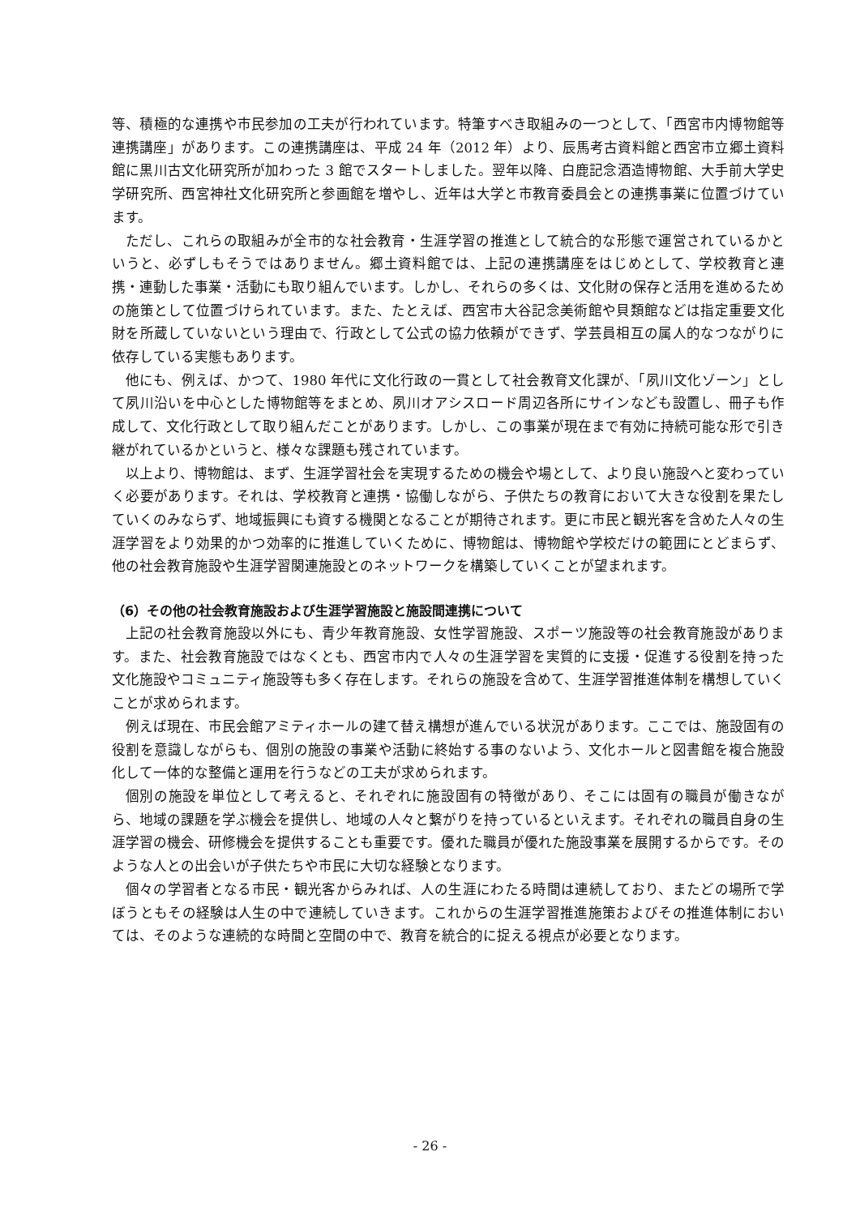等、積極的な連携や市民参加の工夫が行われています。特筆すべき取組みの一つとして、「西宮市内博物館等連携講座」があります。この連携講座は、平成 24 年（2012 年）より、辰馬考古資料館と西宮市立郷土資料館に黒川古文化研究所が加わった 3 館でスタートしました。翌年以降、白鹿記念酒造博物館、大手前大学史学研究所、西宮神社文化研究所と参画館を増やし、近年は大学と市教育委員会との連携事業に位置づけています。
ただし、これらの取組みが全市的な社会教育・生涯学習の推進として統合的な形態で運営されているかというと、必ずしもそうではありません。郷土資料館では、上記の連携講座をはじめとして、学校教育と連携・連動した事業・活動にも取り組んでいます。しかし、それらの多くは、文化財の保存と活用を進めるための施策として位置づけられています。また、たとえば、西宮市大谷記念美術館や貝類館などは指定重要文化財を所蔵していないという理由で、行政として公式の協力依頼ができず、学芸員相互の属人的なつながりに依存している実態もあります。
他にも、例えば、かつて、1980 年代に文化行政の一貫として社会教育文化課が、「夙川文化ゾーン」として夙川沿いを中心とした博物館等をまとめ、夙川オアシスロード周辺各所にサインなども設置し、冊子も作成して、文化行政として取り組んだことがあります。しかし、この事業が現在まで有効に持続可能な形で引き継がれているかというと、様々な課題も残されています。
以上より、博物館は、まず、生涯学習社会を実現するための機会や場として、より良い施設へと変わっていく必要があります。それは、学校教育と連携・協働しながら、子供たちの教育において大きな役割を果たしていくのみならず、地域振興にも資する機関となることが期待されます。更に市民と観光客を含めた人々の生涯学習をより効果的かつ効率的に推進していくために、博物館は、博物館や学校だけの範囲にとどまらず、他の社会教育施設や生涯学習関連施設とのネットワークを構築していくことが望まれます。
（6）その他の社会教育施設および生涯学習施設と施設間連携について
上記の社会教育施設以外にも、青少年教育施設、女性学習施設、スポーツ施設等の社会教育施設があります。また、社会教育施設ではなくとも、西宮市内で人々の生涯学習を実質的に支援・促進する役割を持った文化施設やコミュニティ施設等も多く存在します。それらの施設を含めて、生涯学習推進体制を構想していくことが求められます。
例えば現在、市民会館アミティホールの建て替え構想が進んでいる状況があります。ここでは、施設固有の役割を意識しながらも、個別の施設の事業や活動に終始する事のないよう、文化ホールと図書館を複合施設化して一体的な整備と運用を行うなどの工夫が求められます。
個別の施設を単位として考えると、それぞれに施設固有の特徴があり、そこには固有の職員が働きながら、地域の課題を学ぶ機会を提供し、地域の人々と繋がりを持っているといえます。それぞれの職員自身の生涯学習の機会、研修機会を提供することも重要です。優れた職員が優れた施設事業を展開するからです。そのような人との出会いが子供たちや市民に大切な経験となります。
個々の学習者となる市民・観光客からみれば、人の生涯にわたる時間は連続しており、またどの場所で学ぼうともその経験は人生の中で連続していきます。これからの生涯学習推進施策およびその推進体制においては、そのような連続的な時間と空間の中で、教育を統合的に捉える視点が必要となります。
- 26 -